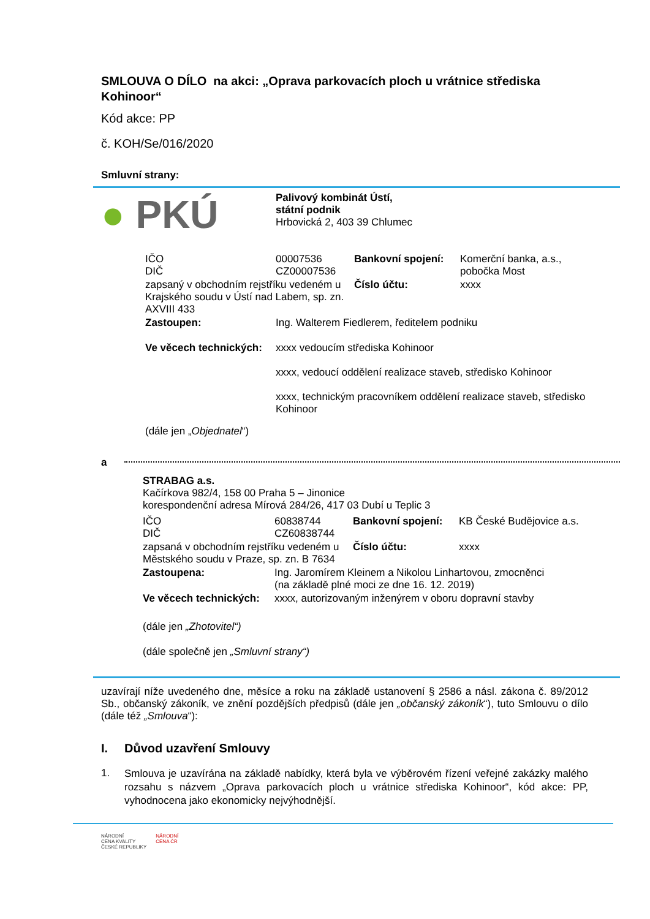SMLOUVA O DÍLO na akci: „Oprava parkovacích ploch u vrátnice střediska Kohinoor“
Kód akce: PP
č. KOH/Se/016/2020
Smluvní strany:
● PKÚ
Palivový kombinát Ústí,
státní podnik
Hrbovická 2, 403 39 Chlumec
| IČO DIČ | 00007536 CZ00007536 | Bankovní spojení: | Komerční banka, a.s., pobočka Most |
| zapsaný v obchodním rejstříku vedeném u Krajského soudu v Ústí nad Labem, sp. zn. AXVIII 433 | | Číslo účtu: | xxxx |
| Zastoupen: | Ing. Walterem Fiedlerem, ředitelem podniku | | |
| Ve věcech technických: | xxxx vedoucím střediska Kohinoor xxxx, vedoucí oddělení realizace staveb, středisko Kohinoor xxxx, technickým pracovníkem oddělení realizace staveb, středisko Kohinoor | | |
| (dále jen „ Objednatel “) | | | |
a
STRABAG a.s.
Kačírkova 982/4, 158 00 Praha 5 – Jinonice
korespondenční adresa Mírová 284/26, 417 03 Dubí u Teplic 3
| IČO DIČ | 60838744 CZ60838744 | Bankovní spojení: | KB České Budějovice a.s. |
| zapsaná v obchodním rejstříku vedeném u Městského soudu v Praze, sp. zn. B 7634 | | Číslo účtu: | xxxx |
| Zastoupena: | Ing. Jaromírem Kleinem a Nikolou Linhartovou, zmocněnci (na základě plné moci ze dne 16. 12. 2019) | | |
| Ve věcech technických: | xxxx, autorizovaným inženýrem v oboru dopravní stavby | | |
| (dále jen „Zhotovitel“) | | | |
| (dále společně jen „Smluvní strany“) | | | |
uzavírají níže uvedeného dne, měsíce a roku na základě ustanovení § 2586 a násl. zákona č. 89/2012 Sb., občanský zákoník, ve znění pozdějších předpisů (dále jen „občanský zákoník“), tuto Smlouvu o dílo (dále též „Smlouva“):
I. Důvod uzavření Smlouvy
1.
Smlouva je uzavírána na základě nabídky, která byla ve výběrovém řízení veřejné zakázky malého rozsahu s názvem „Oprava parkovacích ploch u vrátnice střediska Kohinoor“, kód akce: PP, vyhodnocena jako ekonomicky nejvýhodnější.
NÁRODNÍ
CENA KVALITY
ČESKÉ REPUBLIKY
NÁRODNÍ
CENA ČR